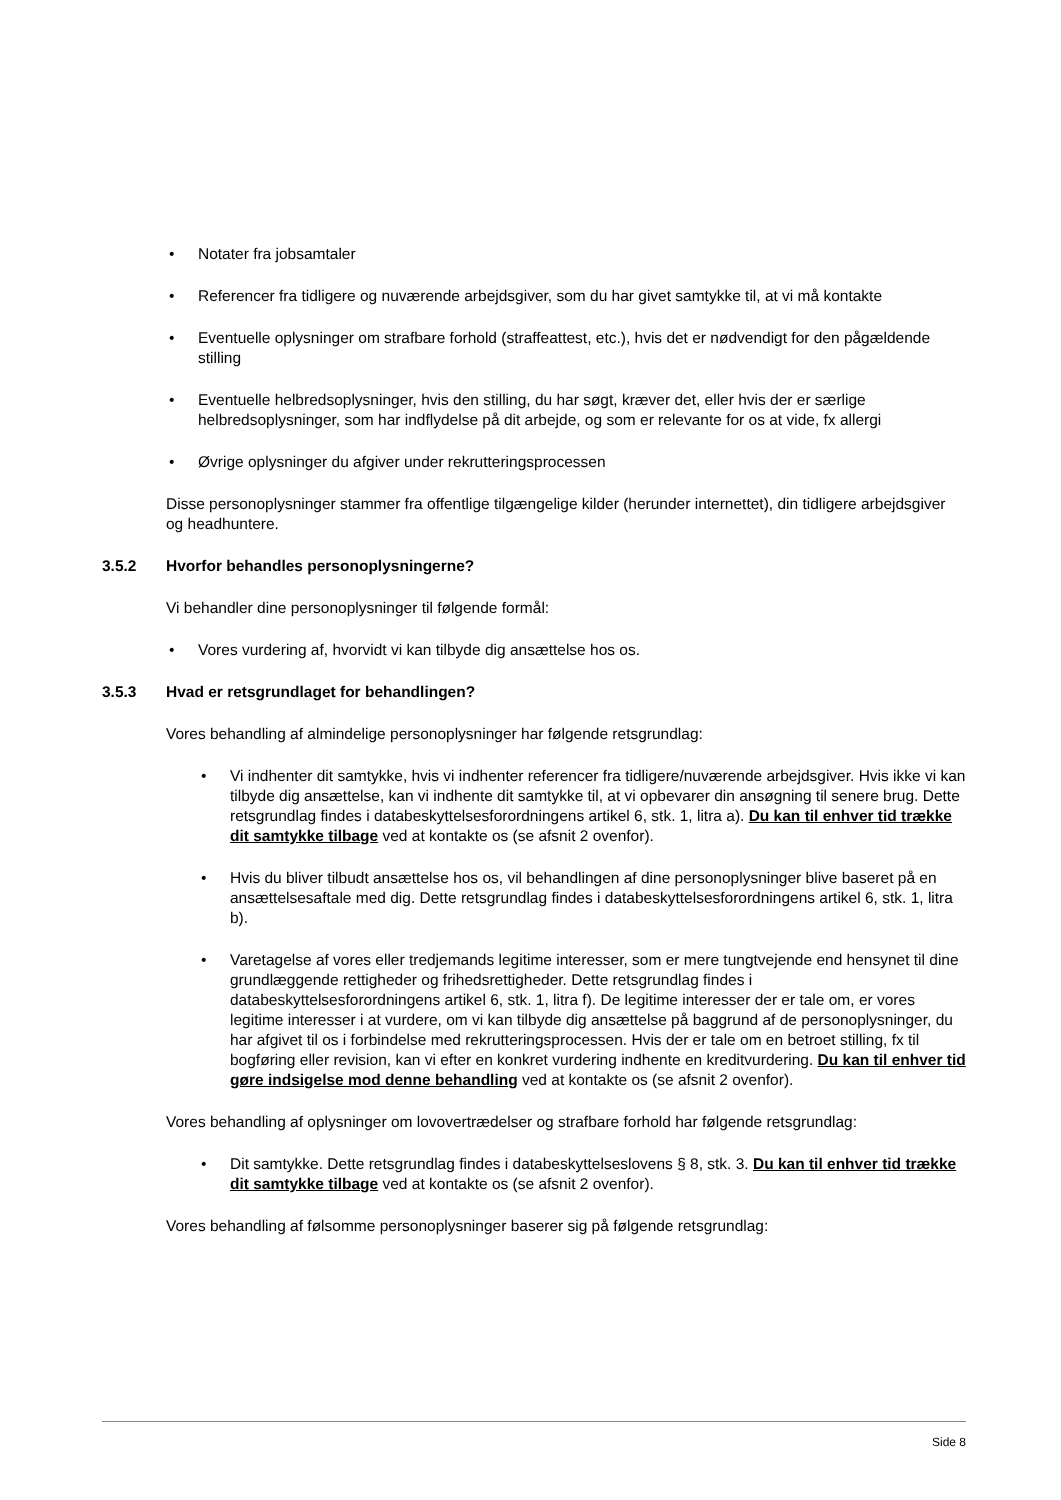• Notater fra jobsamtaler
• Referencer fra tidligere og nuværende arbejdsgiver, som du har givet samtykke til, at vi må kontakte
• Eventuelle oplysninger om strafbare forhold (straffeattest, etc.), hvis det er nødvendigt for den pågældende stilling
• Eventuelle helbredsoplysninger, hvis den stilling, du har søgt, kræver det, eller hvis der er særlige helbredsoplysninger, som har indflydelse på dit arbejde, og som er relevante for os at vide, fx allergi
• Øvrige oplysninger du afgiver under rekrutteringsprocessen
Disse personoplysninger stammer fra offentlige tilgængelige kilder (herunder internettet), din tidligere arbejdsgiver og headhuntere.
3.5.2 Hvorfor behandles personoplysningerne?
Vi behandler dine personoplysninger til følgende formål:
• Vores vurdering af, hvorvidt vi kan tilbyde dig ansættelse hos os.
3.5.3 Hvad er retsgrundlaget for behandlingen?
Vores behandling af almindelige personoplysninger har følgende retsgrundlag:
• Vi indhenter dit samtykke, hvis vi indhenter referencer fra tidligere/nuværende arbejdsgiver. Hvis ikke vi kan tilbyde dig ansættelse, kan vi indhente dit samtykke til, at vi opbevarer din ansøgning til senere brug. Dette retsgrundlag findes i databeskyttelsesforordningens artikel 6, stk. 1, litra a). Du kan til enhver tid trække dit samtykke tilbage ved at kontakte os (se afsnit 2 ovenfor).
• Hvis du bliver tilbudt ansættelse hos os, vil behandlingen af dine personoplysninger blive baseret på en ansættelsesaftale med dig. Dette retsgrundlag findes i databeskyttelsesforordningens artikel 6, stk. 1, litra b).
• Varetagelse af vores eller tredjemands legitime interesser, som er mere tungtvejende end hensynet til dine grundlæggende rettigheder og frihedsrettigheder. Dette retsgrundlag findes i databeskyttelsesforordningens artikel 6, stk. 1, litra f). De legitime interesser der er tale om, er vores legitime interesser i at vurdere, om vi kan tilbyde dig ansættelse på baggrund af de personoplysninger, du har afgivet til os i forbindelse med rekrutteringsprocessen. Hvis der er tale om en betroet stilling, fx til bogføring eller revision, kan vi efter en konkret vurdering indhente en kreditvurdering. Du kan til enhver tid gøre indsigelse mod denne behandling ved at kontakte os (se afsnit 2 ovenfor).
Vores behandling af oplysninger om lovovertrædelser og strafbare forhold har følgende retsgrundlag:
• Dit samtykke. Dette retsgrundlag findes i databeskyttelseslovens § 8, stk. 3. Du kan til enhver tid trække dit samtykke tilbage ved at kontakte os (se afsnit 2 ovenfor).
Vores behandling af følsomme personoplysninger baserer sig på følgende retsgrundlag:
Side 8